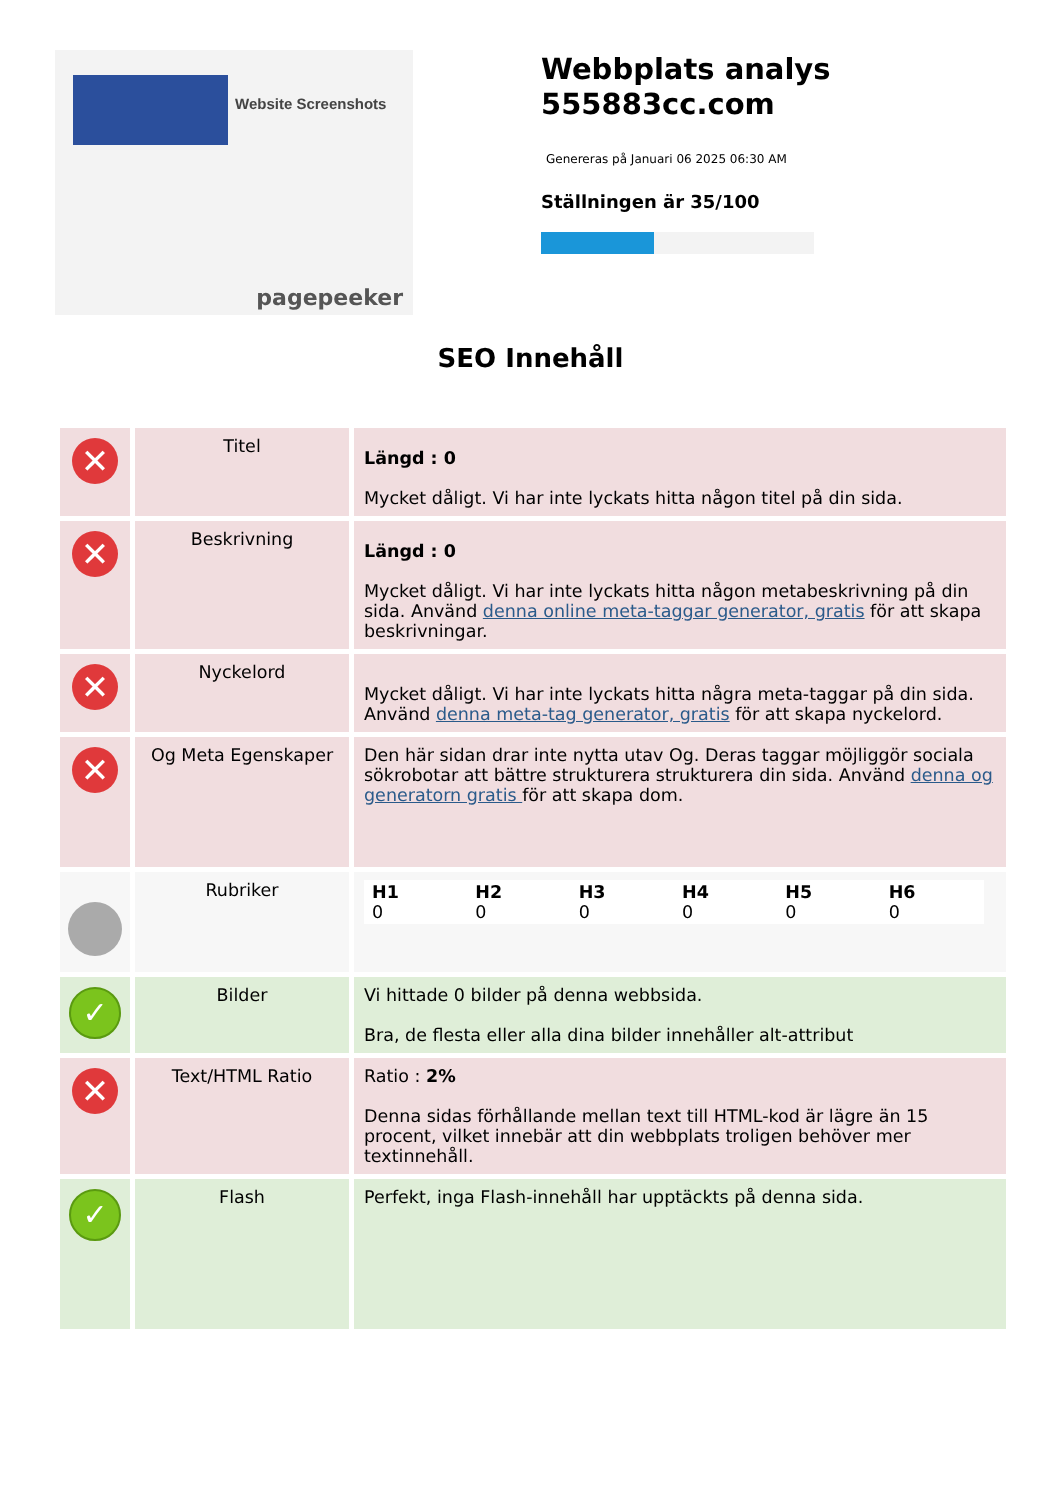Website Screenshots
pagepeeker
Webbplats analys
555883cc.com
Genereras på Januari 06 2025 06:30 AM
Ställningen är 35/100
SEO Innehåll
| ✕ | Titel | Längd : 0 Mycket dåligt. Vi har inte lyckats hitta någon titel på din sida. |
| ✕ | Beskrivning | Längd : 0 Mycket dåligt. Vi har inte lyckats hitta någon metabeskrivning på din sida. Använd denna online meta-taggar generator, gratis för att skapa beskrivningar. |
| ✕ | Nyckelord | Mycket dåligt. Vi har inte lyckats hitta några meta-taggar på din sida. Använd denna meta-tag generator, gratis för att skapa nyckelord. |
| ✕ | Og Meta Egenskaper | Den här sidan drar inte nytta utav Og. Deras taggar möjliggör sociala sökrobotar att bättre strukturera strukturera din sida. Använd denna og generatorn gratis för att skapa dom. |
| | Rubriker | H1 0 H2 0 H3 0 H4 0 H5 0 H6 0 |
| ✓ | Bilder | Vi hittade 0 bilder på denna webbsida. Bra, de flesta eller alla dina bilder innehåller alt-attribut |
| ✕ | Text/HTML Ratio | Ratio : 2% Denna sidas förhållande mellan text till HTML-kod är lägre än 15 procent, vilket innebär att din webbplats troligen behöver mer textinnehåll. |
| ✓ | Flash | Perfekt, inga Flash-innehåll har upptäckts på denna sida. |